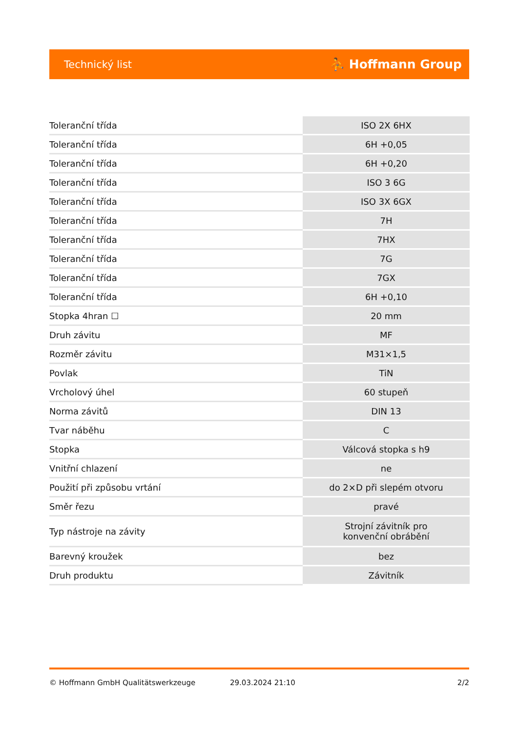Technický list ⛹ Hoffmann Group
| Toleranční třída | ISO 2X 6HX |
| Toleranční třída | 6H +0,05 |
| Toleranční třída | 6H +0,20 |
| Toleranční třída | ISO 3 6G |
| Toleranční třída | ISO 3X 6GX |
| Toleranční třída | 7H |
| Toleranční třída | 7HX |
| Toleranční třída | 7G |
| Toleranční třída | 7GX |
| Toleranční třída | 6H +0,10 |
| Stopka 4hran ☐ | 20 mm |
| Druh závitu | MF |
| Rozměr závitu | M31×1,5 |
| Povlak | TiN |
| Vrcholový úhel | 60 stupeň |
| Norma závitů | DIN 13 |
| Tvar náběhu | C |
| Stopka | Válcová stopka s h9 |
| Vnitřní chlazení | ne |
| Použití při způsobu vrtání | do 2×D při slepém otvoru |
| Směr řezu | pravé |
| Typ nástroje na závity | Strojní závitník pro konvenční obrábění |
| Barevný kroužek | bez |
| Druh produktu | Závitník |
© Hoffmann GmbH Qualitätswerkzeuge 29.03.2024 21:10 2/2